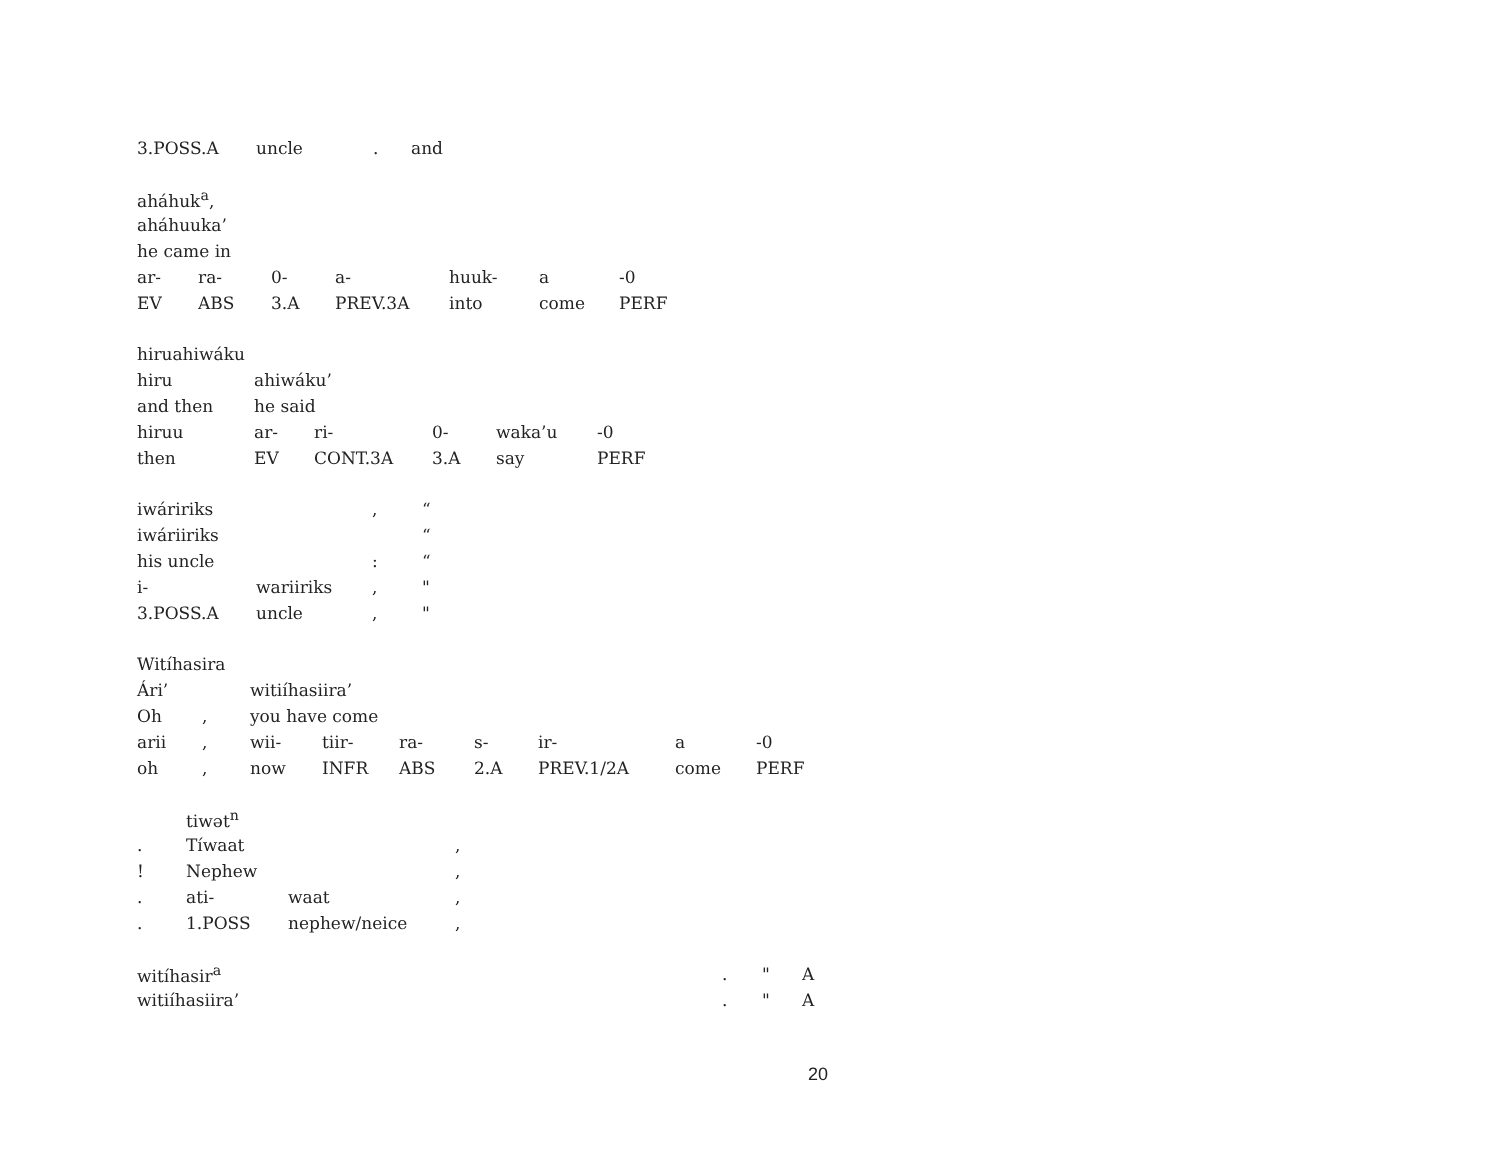| 3.POSS.A | uncle | . | and |
| aháhuk<sup>a</sup>, | | | | | | |
| aháhuuka’ | | | | | | |
| he came in | | | | | | |
| ar- | ra- | 0- | a- | huuk- | a | -0 |
| EV | ABS | 3.A | PREV.3A | into | come | PERF |
| hiruahiwáku | | | | | |
| hiru | ahiwáku’ | | | | |
| and then | he said | | | | |
| hiruu | ar- | ri- | 0- | waka’u | -0 |
| then | EV | CONT.3A | 3.A | say | PERF |
| iwáririks | | , | “ |
| iwáriiriks | | | “ |
| his uncle | | : | “ |
| i- | wariiriks | , | " |
| 3.POSS.A | uncle | , | " |
| Witíhasira | | | | | | | | |
| Ári’ | | witiíhasiira’ | | | | | | |
| Oh | , | you have come | | | | | | |
| arii | , | wii- | tiir- | ra- | s- | ir- | a | -0 |
| oh | , | now | INFR | ABS | 2.A | PREV.1/2A | come | PERF |
| | tiwət<sup>n</sup> | | |
| . | Tíwaat | | , |
| ! | Nephew | | , |
| . | ati- | waat | , |
| . | 1.POSS | nephew/neice | , |
| witíhasir<sup>a</sup> | . | " | A |
| witiíhasiira’ | . | " | A |
20